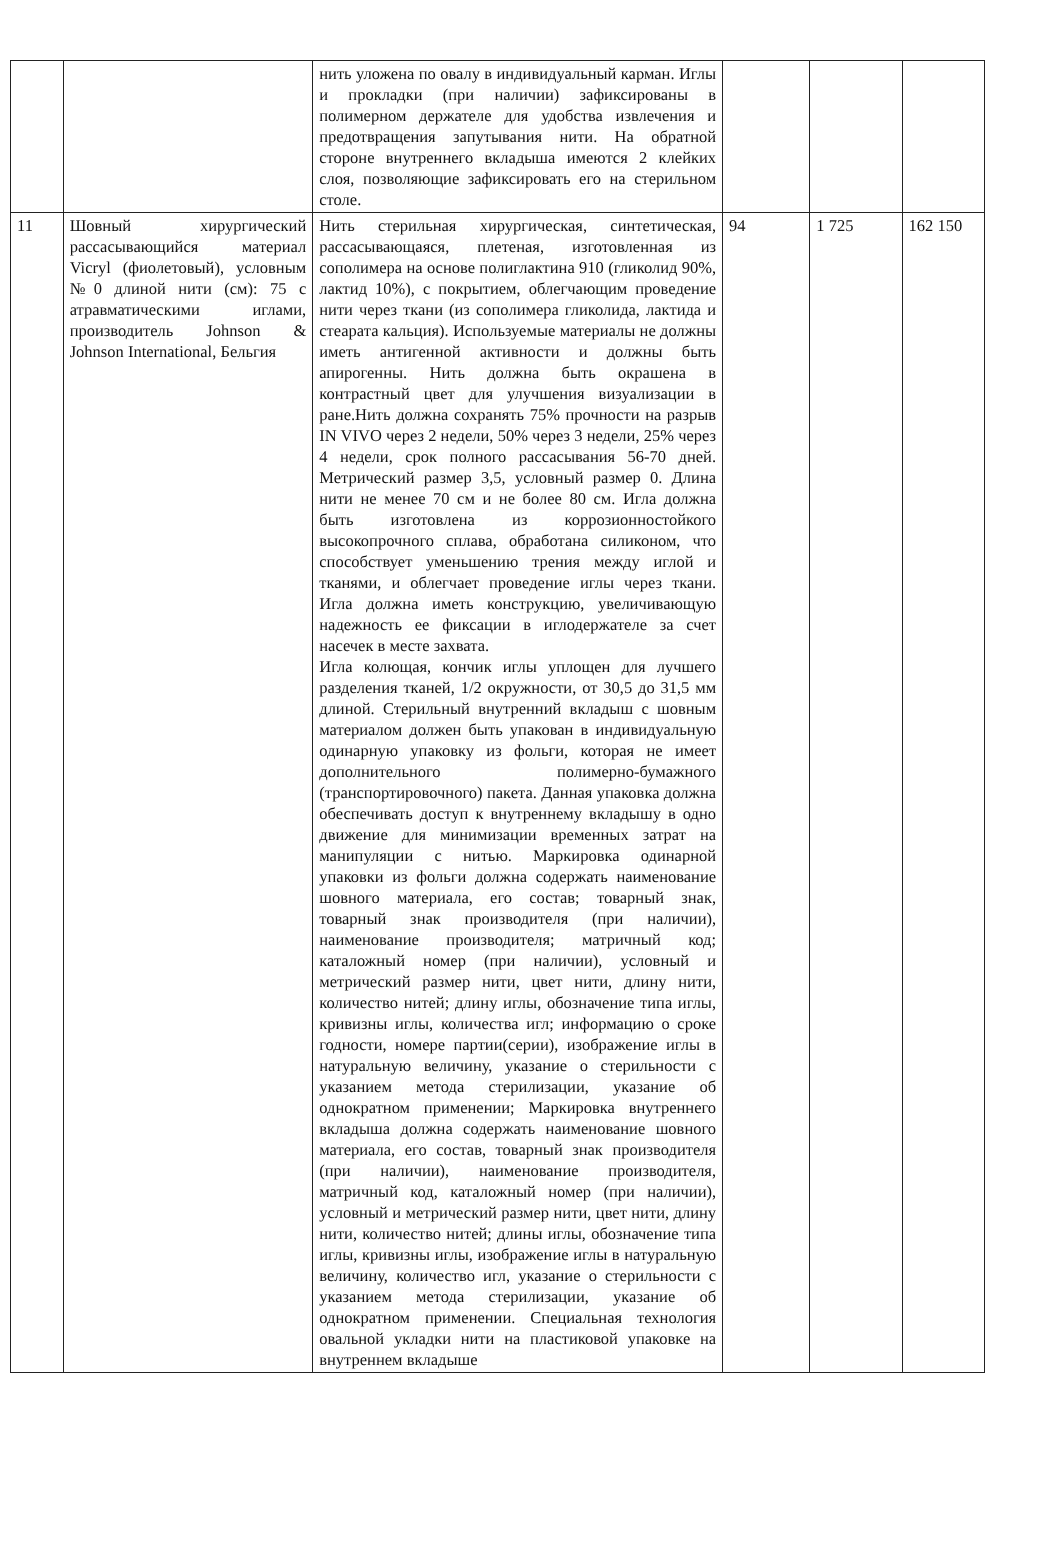| | | нить уложена по овалу в индивидуальный карман. Иглы и прокладки (при наличии) зафиксированы в полимерном держателе для удобства извлечения и предотвращения запутывания нити. На обратной стороне внутреннего вкладыша имеются 2 клейких слоя, позволяющие зафиксировать его на стерильном столе. | | | |
| 11 | Шовный хирургический рассасывающийся материал Vicryl (фиолетовый), условным №0 длиной нити (см): 75 с атравматическими иглами, производитель Johnson & Johnson International, Бельгия | Нить стерильная хирургическая, синтетическая, рассасывающаяся, плетеная, изготовленная из сополимера на основе полиглактина 910 (гликолид 90%, лактид 10%), с покрытием, облегчающим проведение нити через ткани (из сополимера гликолида, лактида и стеарата кальция). Используемые материалы не должны иметь антигенной активности и должны быть апирогенны. Нить должна быть окрашена в контрастный цвет для улучшения визуализации в ране.Нить должна сохранять 75% прочности на разрыв IN VIVO через 2 недели, 50% через 3 недели, 25% через 4 недели, срок полного рассасывания 56-70 дней. Метрический размер 3,5, условный размер 0. Длина нити не менее 70 см и не более 80 см. Игла должна быть изготовлена из коррозионностойкого высокопрочного сплава, обработана силиконом, что способствует уменьшению трения между иглой и тканями, и облегчает проведение иглы через ткани. Игла должна иметь конструкцию, увеличивающую надежность ее фиксации в иглодержателе за счет насечек в месте захвата. Игла колющая, кончик иглы уплощен для лучшего разделения тканей, 1/2 окружности, от 30,5 до 31,5 мм длиной. Стерильный внутренний вкладыш с шовным материалом должен быть упакован в индивидуальную одинарную упаковку из фольги, которая не имеет дополнительного полимерно-бумажного (транспортировочного) пакета. Данная упаковка должна обеспечивать доступ к внутреннему вкладышу в одно движение для минимизации временных затрат на манипуляции с нитью. Маркировка одинарной упаковки из фольги должна содержать наименование шовного материала, его состав; товарный знак, товарный знак производителя (при наличии), наименование производителя; матричный код; каталожный номер (при наличии), условный и метрический размер нити, цвет нити, длину нити, количество нитей; длину иглы, обозначение типа иглы, кривизны иглы, количества игл; информацию о сроке годности, номере партии(серии), изображение иглы в натуральную величину, указание о стерильности с указанием метода стерилизации, указание об однократном применении; Маркировка внутреннего вкладыша должна содержать наименование шовного материала, его состав, товарный знак производителя (при наличии), наименование производителя, матричный код, каталожный номер (при наличии), условный и метрический размер нити, цвет нити, длину нити, количество нитей; длины иглы, обозначение типа иглы, кривизны иглы, изображение иглы в натуральную величину, количество игл, указание о стерильности с указанием метода стерилизации, указание об однократном применении. Специальная технология овальной укладки нити на пластиковой упаковке на внутреннем вкладыше | 94 | 1 725 | 162 150 |